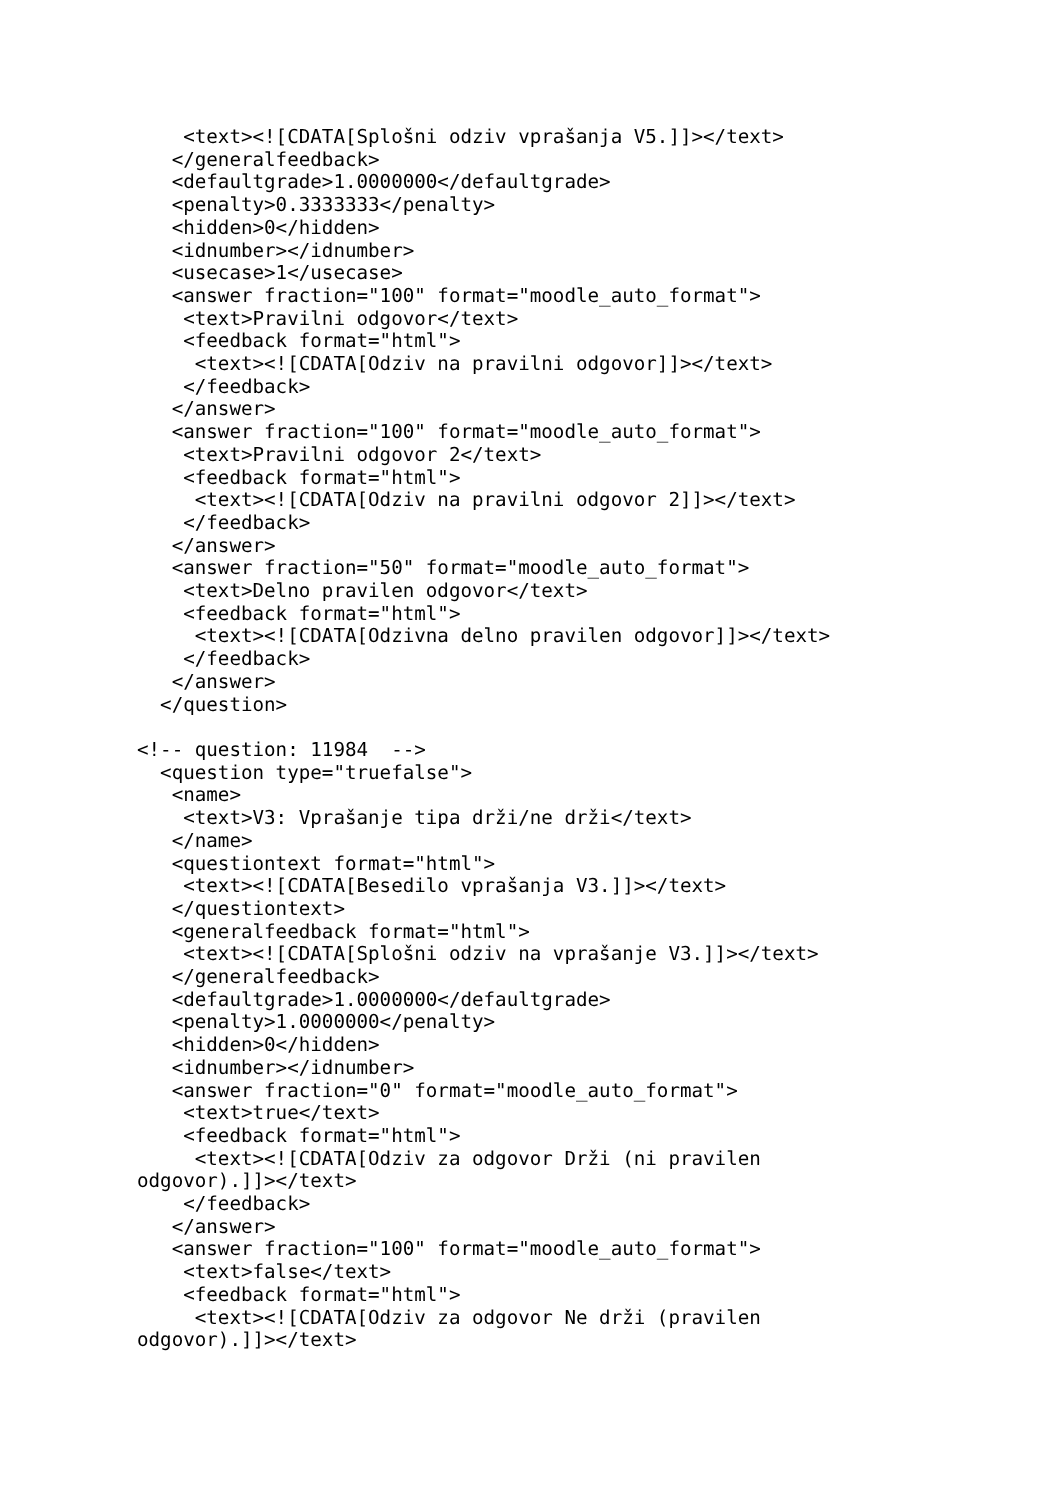<text><![CDATA[Splošni odziv vprašanja V5.]]></text>
   </generalfeedback>
   <defaultgrade>1.0000000</defaultgrade>
   <penalty>0.3333333</penalty>
   <hidden>0</hidden>
   <idnumber></idnumber>
   <usecase>1</usecase>
   <answer fraction="100" format="moodle_auto_format">
    <text>Pravilni odgovor</text>
    <feedback format="html">
     <text><![CDATA[Odziv na pravilni odgovor]]></text>
    </feedback>
   </answer>
   <answer fraction="100" format="moodle_auto_format">
    <text>Pravilni odgovor 2</text>
    <feedback format="html">
     <text><![CDATA[Odziv na pravilni odgovor 2]]></text>
    </feedback>
   </answer>
   <answer fraction="50" format="moodle_auto_format">
    <text>Delno pravilen odgovor</text>
    <feedback format="html">
     <text><![CDATA[Odzivna delno pravilen odgovor]]></text>
    </feedback>
   </answer>
  </question>

<!-- question: 11984  -->
  <question type="truefalse">
   <name>
    <text>V3: Vprašanje tipa drži/ne drži</text>
   </name>
   <questiontext format="html">
    <text><![CDATA[Besedilo vprašanja V3.]]></text>
   </questiontext>
   <generalfeedback format="html">
    <text><![CDATA[Splošni odziv na vprašanje V3.]]></text>
   </generalfeedback>
   <defaultgrade>1.0000000</defaultgrade>
   <penalty>1.0000000</penalty>
   <hidden>0</hidden>
   <idnumber></idnumber>
   <answer fraction="0" format="moodle_auto_format">
    <text>true</text>
    <feedback format="html">
     <text><![CDATA[Odziv za odgovor Drži (ni pravilen
odgovor).]]></text>
    </feedback>
   </answer>
   <answer fraction="100" format="moodle_auto_format">
    <text>false</text>
    <feedback format="html">
     <text><![CDATA[Odziv za odgovor Ne drži (pravilen
odgovor).]]></text>